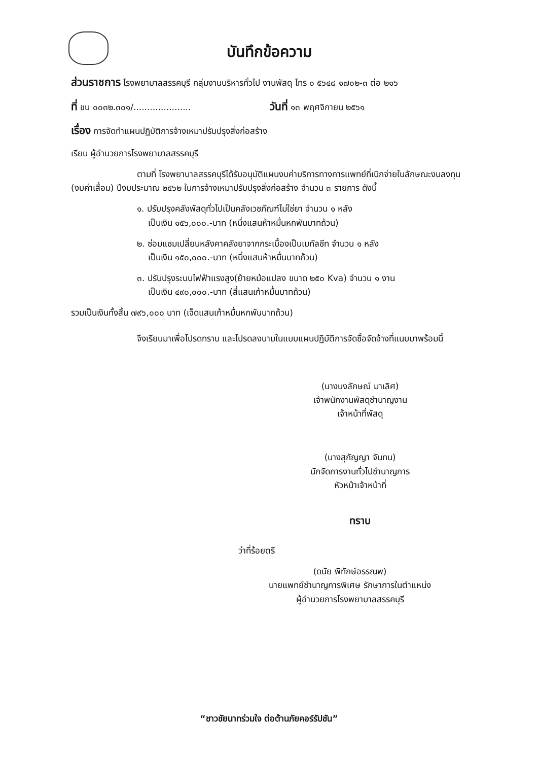บันทึกข้อความ
ส่วนราชการ โรงพยาบาลสรรคบุรี กลุ่มงานบริหารทั่วไป งานพัสดุ โทร ๐ ๕๖๔๘ ๑๗๐๒-๓ ต่อ ๒๑๖
ที่ ชน ๐๐๓๒.๓๐๑/..................... วันที่ ๑๓ พฤศจิกายน ๒๕๖๑
เรื่อง การจัดทำแผนปฏิบัติการจ้างเหมาปรับปรุงสิ่งก่อสร้าง
เรียน ผู้อำนวยการโรงพยาบาลสรรคบุรี
ตามที่ โรงพยาบาลสรรคบุรีได้รับอนุมัติแผนงบค่าบริการทางการแพทย์ที่เบิกจ่ายในลักษณะงบลงทุน (งบค่าเสื่อม) ปีงบประมาณ ๒๕๖๒ ในการจ้างเหมาปรับปรุงสิ่งก่อสร้าง จำนวน ๓ รายการ ดังนี้
๑. ปรับปรุงคลังพัสดุทั่วไปเป็นคลังเวชภัณฑ์ไม่ใช่ยา จำนวน ๑ หลัง
เป็นเงิน ๑๕๖,๐๐๐.-บาท (หนึ่งแสนห้าหมื่นหกพันบาทถ้วน)
๒. ซ่อมแซมเปลี่ยนหลังคาคลังยาจากกระเบื้องเป็นเมทัลชีท จำนวน ๑ หลัง
เป็นเงิน ๑๕๐,๐๐๐.-บาท (หนึ่งแสนห้าหมื่นบาทถ้วน)
๓. ปรับปรุงระบบไฟฟ้าแรงสูง(ย้ายหม้อแปลง ขนาด ๒๕๐ Kva) จำนวน ๑ งาน
เป็นเงิน ๔๙๐,๐๐๐.-บาท (สี่แสนเก้าหมื่นบาทถ้วน)
รวมเป็นเงินทั้งสิ้น ๗๙๖,๐๐๐ บาท (เจ็ดแสนเก้าหมื่นหกพันบาทถ้วน)
จึงเรียนมาเพื่อโปรดทราบ และโปรดลงนามในแบบแผนปฏิบัติการจัดซื้อจัดจ้างที่แนบมาพร้อมนี้
(นางนงลักษณ์ มาเลิศ)
เจ้าพนักงานพัสดุชำนาญงาน
เจ้าหน้าที่พัสดุ
(นางสุกัญญา จันทน)
นักจัดการงานทั่วไปชำนาญการ
หัวหน้าเจ้าหน้าที่
ทราบ
ว่าที่ร้อยตรี
(ดนัย พิทักษ์อรรณพ)
นายแพทย์ชำนาญการพิเศษ รักษาการในตำแหน่ง
ผู้อำนวยการโรงพยาบาลสรรคบุรี
“ชาวชัยนาทร่วมใจ ต่อต้านภัยคอร์รัปชัน”